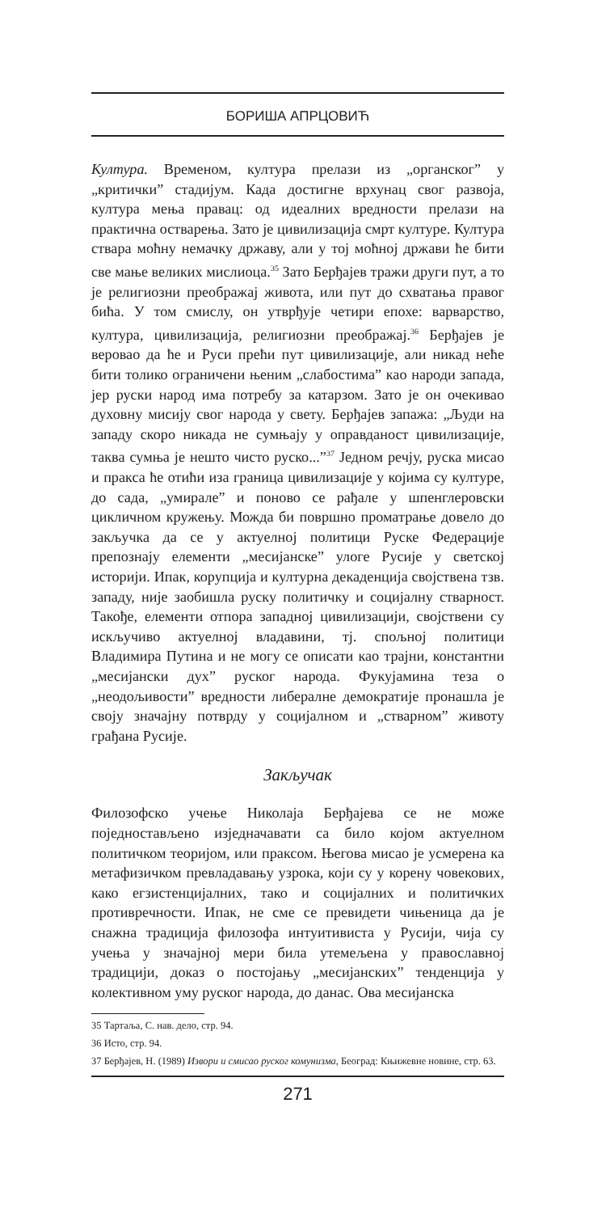БОРИША АПРЦОВИЋ
Култура. Временом, култура прелази из „органског” у „критички” стадијум. Када достигне врхунац свог развоја, култура мења правац: од идеалних вредности прелази на практична остварења. Зато је цивилизација смрт културе. Култура ствара моћну немачку државу, али у тој моћној држави ће бити све мање великих мислиоца.<sup>35</sup> Зато Берђајев тражи други пут, а то је религиозни преображај живота, или пут до схватања правог бића. У том смислу, он утврђује четири епохе: варварство, култура, цивилизација, религиозни преображај.<sup>36</sup> Берђајев је веровао да ће и Руси прећи пут цивилизације, али никад неће бити толико ограничени њеним „слабостима” као народи запада, јер руски народ има потребу за катарзом. Зато је он очекивао духовну мисију свог народа у свету. Берђајев запажа: „Људи на западу скоро никада не сумњају у оправданост цивилизације, таква сумња је нешто чисто руско...”<sup>37</sup> Једном речју, руска мисао и пракса ће отићи иза граница цивилизације у којима су културе, до сада, „умирале” и поново се рађале у шпенглеровски цикличном кружењу. Можда би површно проматрање довело до закључка да се у актуелној политици Руске Федерације препознају елементи „месијанске” улоге Русије у светској историји. Ипак, корупција и културна декаденција својствена тзв. западу, није заобишла руску политичку и социјалну стварност. Такође, елементи отпора западној цивилизацији, својствени су искључиво актуелној владавини, тј. спољној политици Владимира Путина и не могу се описати као трајни, константни „месијански дух” руског народа. Фукујамина теза о „неодољивости” вредности либералне демократије пронашла је своју значајну потврду у социјалном и „стварном” животу грађана Русије.
Закључак
Филозофско учење Николаја Берђајева се не може поједностављено изједначавати са било којом актуелном политичком теоријом, или праксом. Његова мисао је усмерена ка метафизичком превладавању узрока, који су у корену човекових, како егзистенцијалних, тако и социјалних и политичких противречности. Ипак, не сме се превидети чињеница да је снажна традиција филозофа интуитивиста у Русији, чија су учења у значајној мери била утемељена у православној традицији, доказ о постојању „месијанских” тенденција у колективном уму руског народа, до данас. Ова месијанска
35 Тартаља, С. нав. дело, стр. 94.
36 Исто, стр. 94.
37 Берђајев, Н. (1989) Извори и смисао руског комунизма, Београд: Књижевне новине, стр. 63.
271